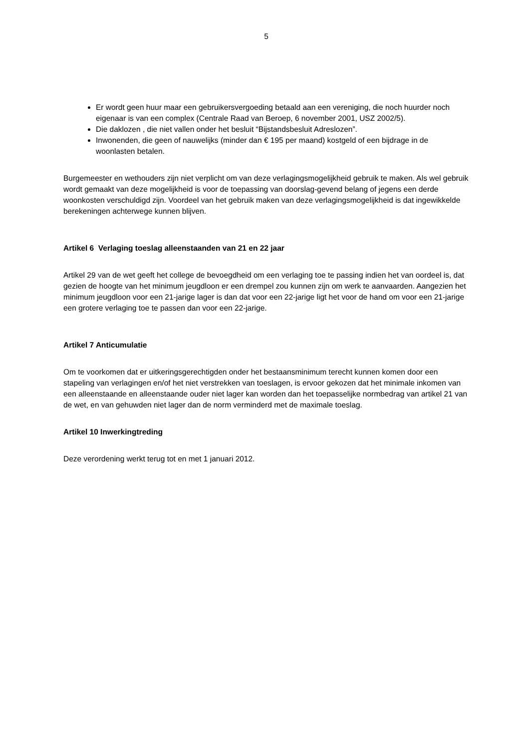5
Er wordt geen huur maar een gebruikersvergoeding betaald aan een vereniging, die noch huurder noch eigenaar is van een complex (Centrale Raad van Beroep, 6 november 2001, USZ 2002/5).
Die daklozen , die niet vallen onder het besluit “Bijstandsbesluit Adreslozen”.
Inwonenden, die geen of nauwelijks (minder dan € 195 per maand) kostgeld of een bijdrage in de woonlasten betalen.
Burgemeester en wethouders zijn niet verplicht om van deze verlagingsmogelijkheid gebruik te maken. Als wel gebruik wordt gemaakt van deze mogelijkheid is voor de toepassing van doorslag-gevend belang of jegens een derde woonkosten verschuldigd zijn. Voordeel van het gebruik maken van deze verlagingsmogelijkheid is dat ingewikkelde berekeningen achterwege kunnen blijven.
Artikel 6 Verlaging toeslag alleenstaanden van 21 en 22 jaar
Artikel 29 van de wet geeft het college de bevoegdheid om een verlaging toe te passing indien het van oordeel is, dat gezien de hoogte van het minimum jeugdloon er een drempel zou kunnen zijn om werk te aanvaarden. Aangezien het minimum jeugdloon voor een 21-jarige lager is dan dat voor een 22-jarige ligt het voor de hand om voor een 21-jarige een grotere verlaging toe te passen dan voor een 22-jarige.
Artikel 7 Anticumulatie
Om te voorkomen dat er uitkeringsgerechtigden onder het bestaansminimum terecht kunnen komen door een stapeling van verlagingen en/of het niet verstrekken van toeslagen, is ervoor gekozen dat het minimale inkomen van een alleenstaande en alleenstaande ouder niet lager kan worden dan het toepasselijke normbedrag van artikel 21 van de wet, en van gehuwden niet lager dan de norm verminderd met de maximale toeslag.
Artikel 10 Inwerkingtreding
Deze verordening werkt terug tot en met 1 januari 2012.